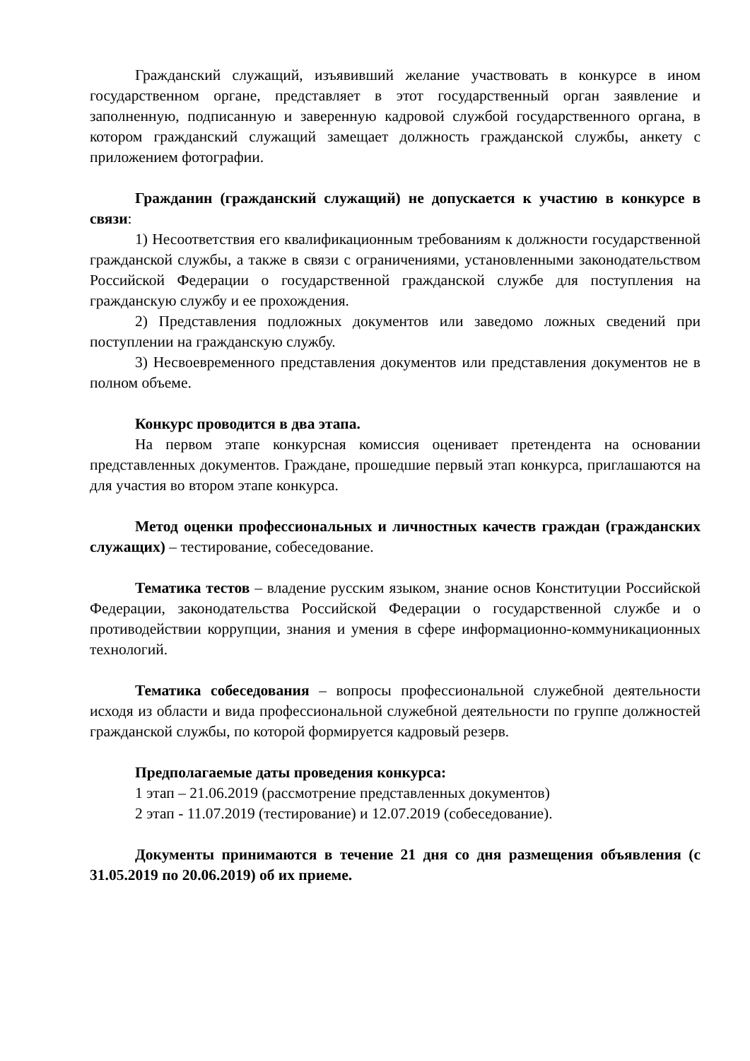Гражданский служащий, изъявивший желание участвовать в конкурсе в ином государственном органе, представляет в этот государственный орган заявление и заполненную, подписанную и заверенную кадровой службой государственного органа, в котором гражданский служащий замещает должность гражданской службы, анкету с приложением фотографии.
Гражданин (гражданский служащий) не допускается к участию в конкурсе в связи:
1) Несоответствия его квалификационным требованиям к должности государственной гражданской службы, а также в связи с ограничениями, установленными законодательством Российской Федерации о государственной гражданской службе для поступления на гражданскую службу и ее прохождения.
2) Представления подложных документов или заведомо ложных сведений при поступлении на гражданскую службу.
3) Несвоевременного представления документов или представления документов не в полном объеме.
Конкурс проводится в два этапа.
На первом этапе конкурсная комиссия оценивает претендента на основании представленных документов. Граждане, прошедшие первый этап конкурса, приглашаются на для участия во втором этапе конкурса.
Метод оценки профессиональных и личностных качеств граждан (гражданских служащих) – тестирование, собеседование.
Тематика тестов – владение русским языком, знание основ Конституции Российской Федерации, законодательства Российской Федерации о государственной службе и о противодействии коррупции, знания и умения в сфере информационно-коммуникационных технологий.
Тематика собеседования – вопросы профессиональной служебной деятельности исходя из области и вида профессиональной служебной деятельности по группе должностей гражданской службы, по которой формируется кадровый резерв.
Предполагаемые даты проведения конкурса:
1 этап – 21.06.2019 (рассмотрение представленных документов)
2 этап - 11.07.2019 (тестирование) и 12.07.2019 (собеседование).
Документы принимаются в течение 21 дня со дня размещения объявления (с 31.05.2019 по 20.06.2019) об их приеме.